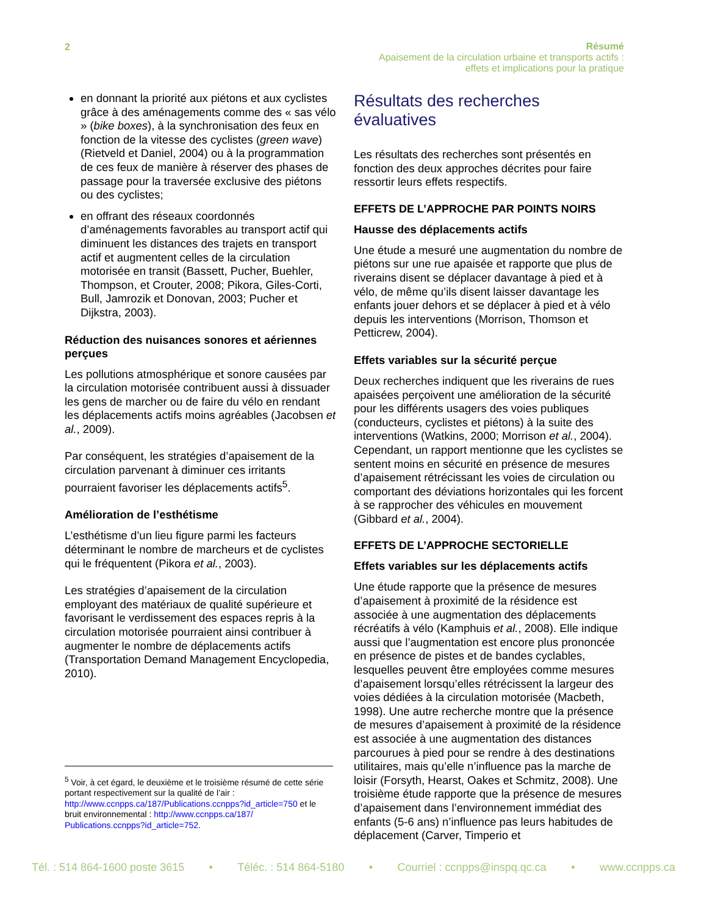2
Résumé
Apaisement de la circulation urbaine et transports actifs :
effets et implications pour la pratique
en donnant la priorité aux piétons et aux cyclistes grâce à des aménagements comme des « sas vélo » (bike boxes), à la synchronisation des feux en fonction de la vitesse des cyclistes (green wave) (Rietveld et Daniel, 2004) ou à la programmation de ces feux de manière à réserver des phases de passage pour la traversée exclusive des piétons ou des cyclistes;
en offrant des réseaux coordonnés d’aménagements favorables au transport actif qui diminuent les distances des trajets en transport actif et augmentent celles de la circulation motorisée en transit (Bassett, Pucher, Buehler, Thompson, et Crouter, 2008; Pikora, Giles-Corti, Bull, Jamrozik et Donovan, 2003; Pucher et Dijkstra, 2003).
Réduction des nuisances sonores et aériennes perçues
Les pollutions atmosphérique et sonore causées par la circulation motorisée contribuent aussi à dissuader les gens de marcher ou de faire du vélo en rendant les déplacements actifs moins agréables (Jacobsen et al., 2009).
Par conséquent, les stratégies d’apaisement de la circulation parvenant à diminuer ces irritants pourraient favoriser les déplacements actifs<sup>5</sup>.
Amélioration de l’esthétisme
L’esthétisme d’un lieu figure parmi les facteurs déterminant le nombre de marcheurs et de cyclistes qui le fréquentent (Pikora et al., 2003).
Les stratégies d’apaisement de la circulation employant des matériaux de qualité supérieure et favorisant le verdissement des espaces repris à la circulation motorisée pourraient ainsi contribuer à augmenter le nombre de déplacements actifs (Transportation Demand Management Encyclopedia, 2010).
Résultats des recherches évaluatives
Les résultats des recherches sont présentés en fonction des deux approches décrites pour faire ressortir leurs effets respectifs.
EFFETS DE L’APPROCHE PAR POINTS NOIRS
Hausse des déplacements actifs
Une étude a mesuré une augmentation du nombre de piétons sur une rue apaisée et rapporte que plus de riverains disent se déplacer davantage à pied et à vélo, de même qu’ils disent laisser davantage les enfants jouer dehors et se déplacer à pied et à vélo depuis les interventions (Morrison, Thomson et Petticrew, 2004).
Effets variables sur la sécurité perçue
Deux recherches indiquent que les riverains de rues apaisées perçoivent une amélioration de la sécurité pour les différents usagers des voies publiques (conducteurs, cyclistes et piétons) à la suite des interventions (Watkins, 2000; Morrison et al., 2004). Cependant, un rapport mentionne que les cyclistes se sentent moins en sécurité en présence de mesures d’apaisement rétrécissant les voies de circulation ou comportant des déviations horizontales qui les forcent à se rapprocher des véhicules en mouvement (Gibbard et al., 2004).
EFFETS DE L’APPROCHE SECTORIELLE
Effets variables sur les déplacements actifs
Une étude rapporte que la présence de mesures d’apaisement à proximité de la résidence est associée à une augmentation des déplacements récréatifs à vélo (Kamphuis et al., 2008). Elle indique aussi que l’augmentation est encore plus prononcée en présence de pistes et de bandes cyclables, lesquelles peuvent être employées comme mesures d’apaisement lorsqu’elles rétrécissent la largeur des voies dédiées à la circulation motorisée (Macbeth, 1998). Une autre recherche montre que la présence de mesures d’apaisement à proximité de la résidence est associée à une augmentation des distances parcourues à pied pour se rendre à des destinations utilitaires, mais qu’elle n’influence pas la marche de loisir (Forsyth, Hearst, Oakes et Schmitz, 2008). Une troisième étude rapporte que la présence de mesures d’apaisement dans l’environnement immédiat des enfants (5-6 ans) n’influence pas leurs habitudes de déplacement (Carver, Timperio et
<sup>5</sup> Voir, à cet égard, le deuxième et le troisième résumé de cette série portant respectivement sur la qualité de l’air : http://www.ccnpps.ca/187/Publications.ccnpps?id_article=750 et le bruit environnemental : http://www.ccnpps.ca/187/ Publications.ccnpps?id_article=752.
Tél. : 514 864-1600 poste 3615 • Téléc. : 514 864-5180 • Courriel : ccnpps@inspq.qc.ca • www.ccnpps.ca